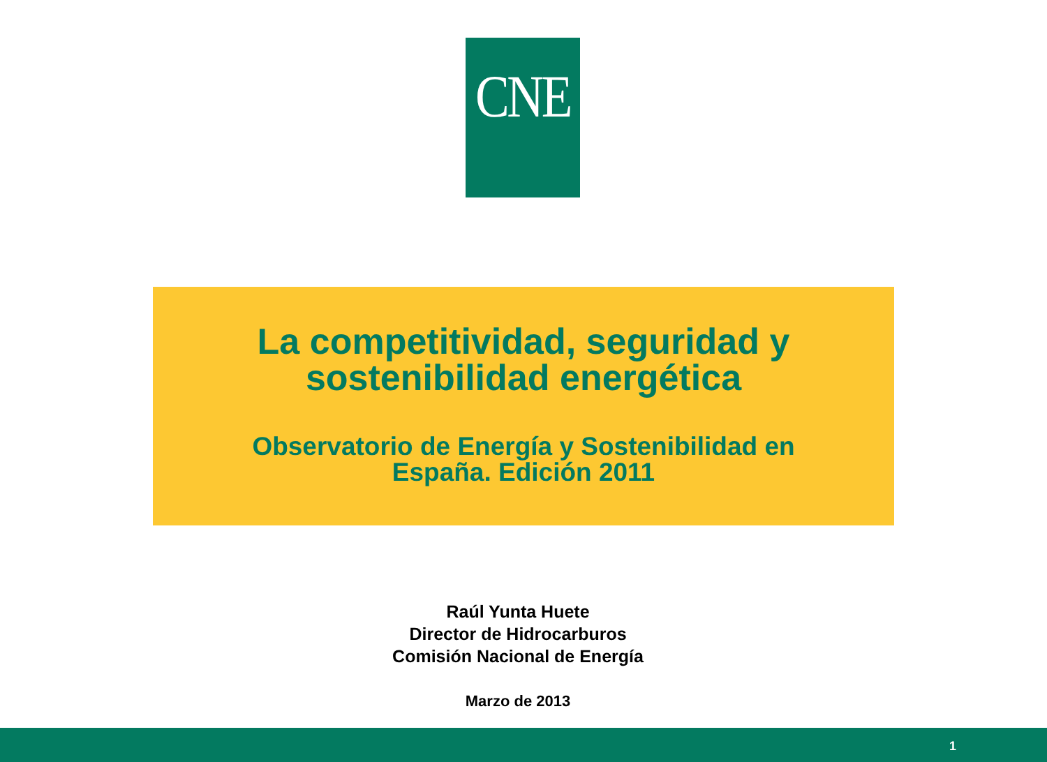CNE
La competitividad, seguridad y
sostenibilidad energética
Observatorio de Energía y Sostenibilidad en
España. Edición 2011
Raúl Yunta Huete
Director de Hidrocarburos
Comisión Nacional de Energía
Marzo de 2013
1